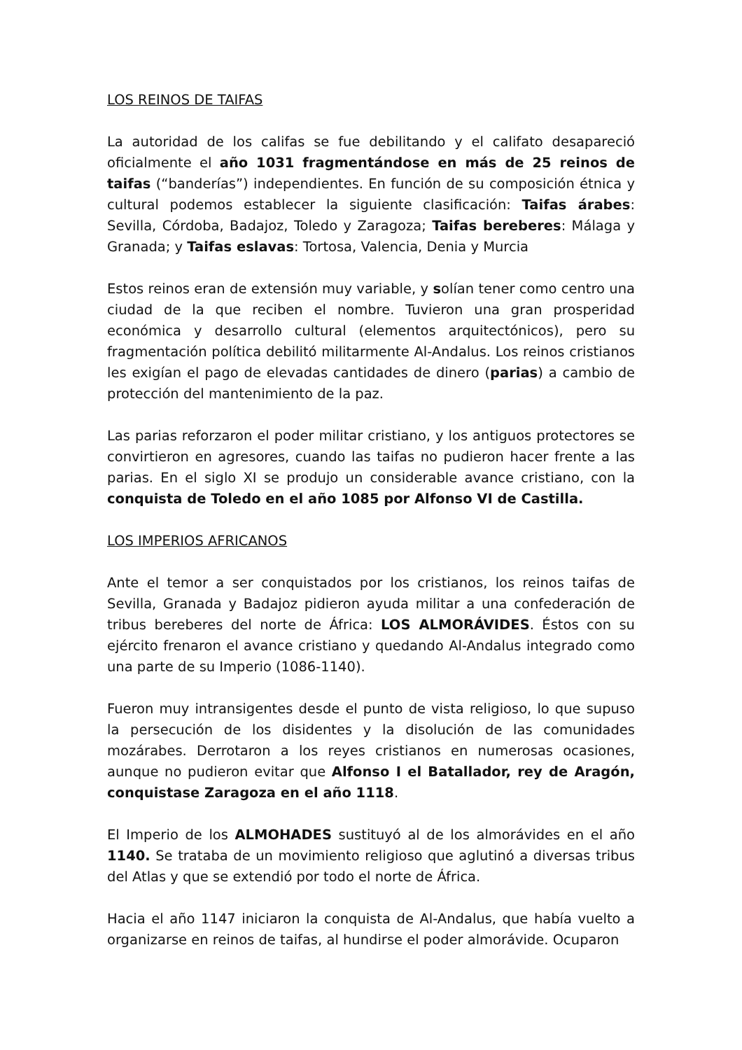LOS REINOS DE TAIFAS
La autoridad de los califas se fue debilitando y el califato desapareció oficialmente el año 1031 fragmentándose en más de 25 reinos de taifas (“banderías”) independientes. En función de su composición étnica y cultural podemos establecer la siguiente clasificación: Taifas árabes: Sevilla, Córdoba, Badajoz, Toledo y Zaragoza; Taifas bereberes: Málaga y Granada; y Taifas eslavas: Tortosa, Valencia, Denia y Murcia
Estos reinos eran de extensión muy variable, y solían tener como centro una ciudad de la que reciben el nombre. Tuvieron una gran prosperidad económica y desarrollo cultural (elementos arquitectónicos), pero su fragmentación política debilitó militarmente Al-Andalus. Los reinos cristianos les exigían el pago de elevadas cantidades de dinero (parias) a cambio de protección del mantenimiento de la paz.
Las parias reforzaron el poder militar cristiano, y los antiguos protectores se convirtieron en agresores, cuando las taifas no pudieron hacer frente a las parias. En el siglo XI se produjo un considerable avance cristiano, con la conquista de Toledo en el año 1085 por Alfonso VI de Castilla.
LOS IMPERIOS AFRICANOS
Ante el temor a ser conquistados por los cristianos, los reinos taifas de Sevilla, Granada y Badajoz pidieron ayuda militar a una confederación de tribus bereberes del norte de África: LOS ALMORÁVIDES. Éstos con su ejército frenaron el avance cristiano y quedando Al-Andalus integrado como una parte de su Imperio (1086-1140).
Fueron muy intransigentes desde el punto de vista religioso, lo que supuso la persecución de los disidentes y la disolución de las comunidades mozárabes. Derrotaron a los reyes cristianos en numerosas ocasiones, aunque no pudieron evitar que Alfonso I el Batallador, rey de Aragón, conquistase Zaragoza en el año 1118.
El Imperio de los ALMOHADES sustituyó al de los almorávides en el año 1140. Se trataba de un movimiento religioso que aglutinó a diversas tribus del Atlas y que se extendió por todo el norte de África.
Hacia el año 1147 iniciaron la conquista de Al-Andalus, que había vuelto a organizarse en reinos de taifas, al hundirse el poder almorávide. Ocuparon